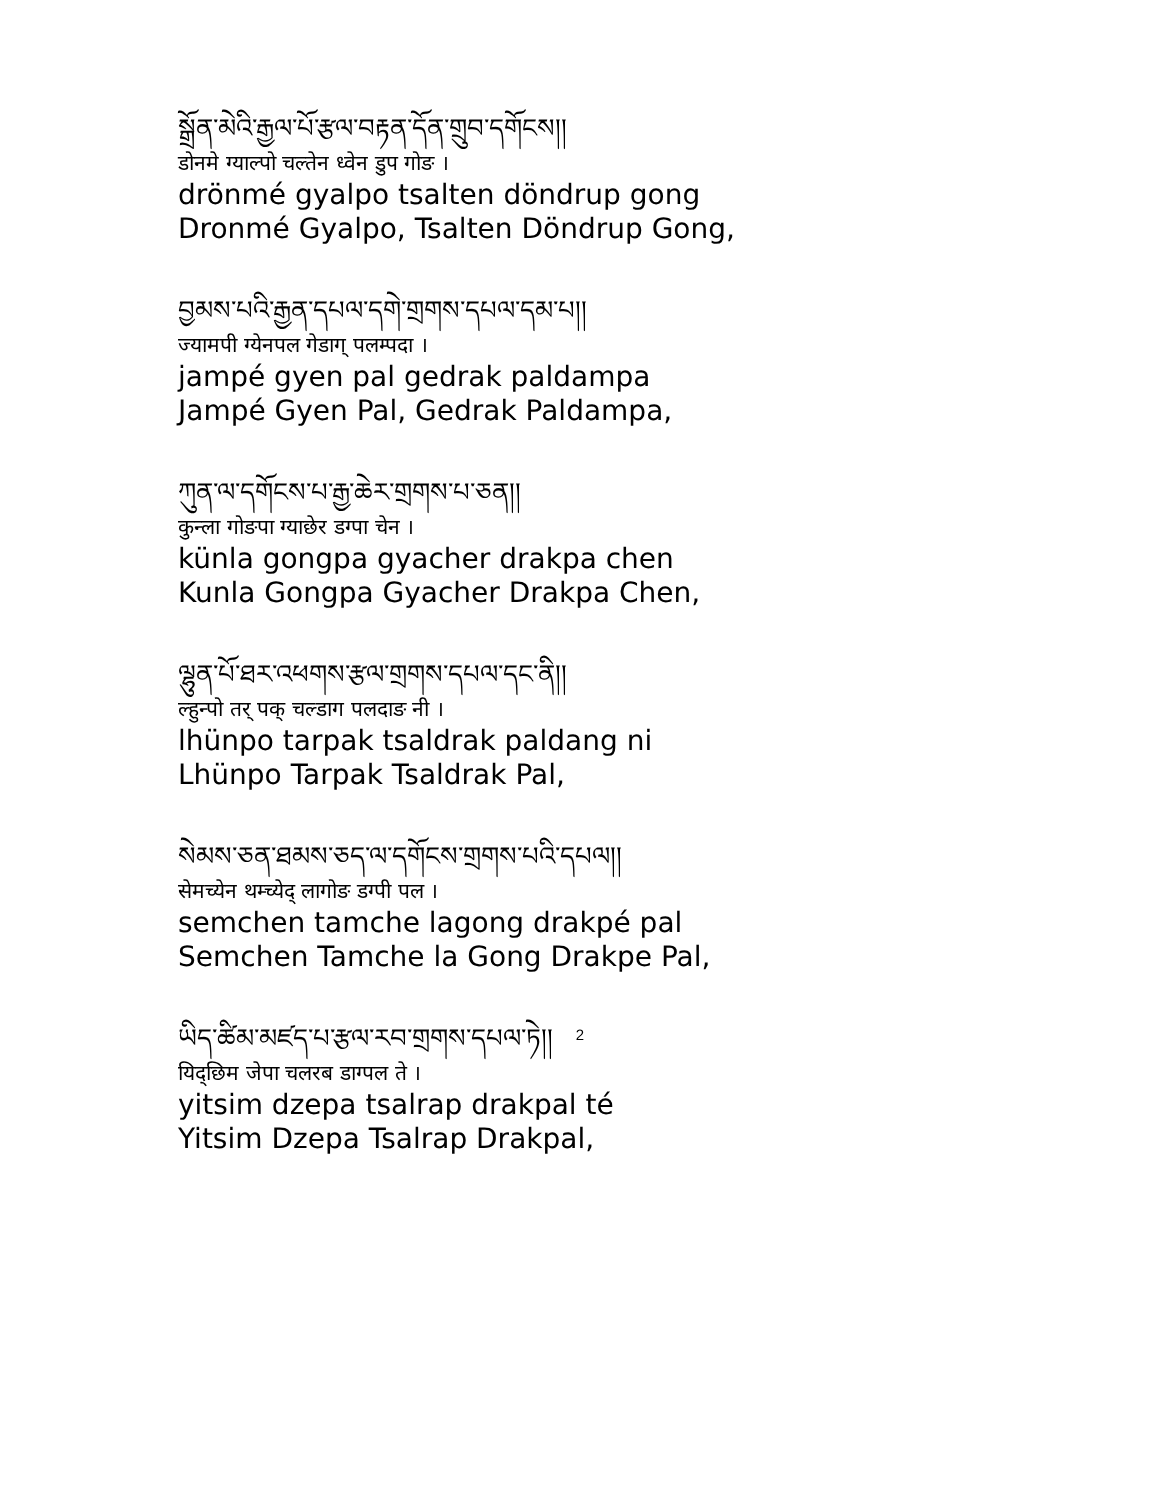སྒྲོན་མེའི་རྒྱལ་པོ་རྩལ་བརྟན་དོན་གྲུབ་དགོངས།།
डोनमे ग्याल्पो चल्तेन ध्वेन डुप गोङ ।
drönmé gyalpo tsalten döndrup gong
Dronmé Gyalpo, Tsalten Döndrup Gong,
བྱམས་པའི་རྒྱན་དཔལ་དགེ་གྲགས་དཔལ་དམ་པ།།
ज्यामपी ग्येनपल गेडाग् पलम्पदा ।
jampé gyen pal gedrak paldampa
Jampé Gyen Pal, Gedrak Paldampa,
ཀུན་ལ་དགོངས་པ་རྒྱ་ཆེར་གྲགས་པ་ཅན།།
कुन्ला गोङपा ग्याछेर डग्पा चेन ।
künla gongpa gyacher drakpa chen
Kunla Gongpa Gyacher Drakpa Chen,
ལྷུན་པོ་ཐར་འཕགས་རྩལ་གྲགས་དཔལ་དང་ནི།།
ल्हुन्पो तर् पक् चल्डाग पलदाङ नी ।
lhünpo tarpak tsaldrak paldang ni
Lhünpo Tarpak Tsaldrak Pal,
སེམས་ཅན་ཐམས་ཅད་ལ་དགོངས་གྲགས་པའི་དཔལ།།
सेमच्येन थम्च्येद् लागोङ डग्पी पल ।
semchen tamche lagong drakpé pal
Semchen Tamche la Gong Drakpe Pal,
ཡིད་ཚིམ་མཛད་པ་རྩལ་རབ་གྲགས་དཔལ་ཏེ།།
यिद्छिम जेपा चलरब डाग्पल ते ।
yitsim dzepa tsalrap drakpal té
Yitsim Dzepa Tsalrap Drakpal,
2